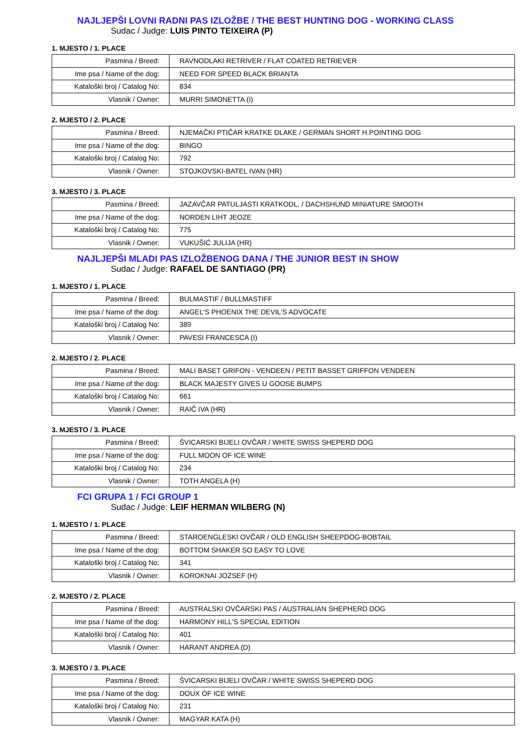NAJLJEPŠI LOVNI RADNI PAS IZLOŽBE / THE BEST HUNTING DOG - WORKING CLASS
Sudac / Judge: LUIS PINTO TEIXEIRA (P)
1. MJESTO / 1. PLACE
| Pasmina / Breed: | RAVNODLAKI RETRIVER / FLAT COATED RETRIEVER |
| Ime psa / Name of the dog: | NEED FOR SPEED BLACK BRIANTA |
| Kataloški broj / Catalog No: | 834 |
| Vlasnik / Owner: | MURRI SIMONETTA (I) |
2. MJESTO / 2. PLACE
| Pasmina / Breed: | NJEMAČKI PTIČAR KRATKE DLAKE / GERMAN SHORT H.POINTING DOG |
| Ime psa / Name of the dog: | BINGO |
| Kataloški broj / Catalog No: | 792 |
| Vlasnik / Owner: | STOJKOVSKI-BATEL IVAN (HR) |
3. MJESTO / 3. PLACE
| Pasmina / Breed: | JAZAVČAR PATULJASTI KRATKODL. / DACHSHUND MINIATURE SMOOTH |
| Ime psa / Name of the dog: | NORDEN LIHT JEOZE |
| Kataloški broj / Catalog No: | 775 |
| Vlasnik / Owner: | VUKUŠIĆ JULIJA (HR) |
NAJLJEPŠI MLADI PAS IZLOŽBENOG DANA / THE JUNIOR BEST IN SHOW
Sudac / Judge: RAFAEL DE SANTIAGO (PR)
1. MJESTO / 1. PLACE
| Pasmina / Breed: | BULMASTIF / BULLMASTIFF |
| Ime psa / Name of the dog: | ANGEL'S PHOENIX THE DEVIL'S ADVOCATE |
| Kataloški broj / Catalog No: | 389 |
| Vlasnik / Owner: | PAVESI FRANCESCA (I) |
2. MJESTO / 2. PLACE
| Pasmina / Breed: | MALI BASET GRIFON - VENDEEN / PETIT BASSET GRIFFON VENDEEN |
| Ime psa / Name of the dog: | BLACK MAJESTY GIVES U GOOSE BUMPS |
| Kataloški broj / Catalog No: | 661 |
| Vlasnik / Owner: | RAIČ IVA (HR) |
3. MJESTO / 3. PLACE
| Pasmina / Breed: | ŠVICARSKI BIJELI OVČAR / WHITE SWISS SHEPERD DOG |
| Ime psa / Name of the dog: | FULL MOON OF ICE WINE |
| Kataloški broj / Catalog No: | 234 |
| Vlasnik / Owner: | TOTH ANGELA (H) |
FCI GRUPA 1 / FCI GROUP 1
Sudac / Judge: LEIF HERMAN WILBERG (N)
1. MJESTO / 1. PLACE
| Pasmina / Breed: | STAROENGLESKI OVČAR / OLD ENGLISH SHEEPDOG-BOBTAIL |
| Ime psa / Name of the dog: | BOTTOM SHAKER SO EASY TO LOVE |
| Kataloški broj / Catalog No: | 341 |
| Vlasnik / Owner: | KOROKNAI JOZSEF (H) |
2. MJESTO / 2. PLACE
| Pasmina / Breed: | AUSTRALSKI OVČARSKI PAS / AUSTRALIAN SHEPHERD DOG |
| Ime psa / Name of the dog: | HARMONY HILL'S SPECIAL EDITION |
| Kataloški broj / Catalog No: | 401 |
| Vlasnik / Owner: | HARANT ANDREA (D) |
3. MJESTO / 3. PLACE
| Pasmina / Breed: | ŠVICARSKI BIJELI OVČAR / WHITE SWISS SHEPERD DOG |
| Ime psa / Name of the dog: | DOUX OF ICE WINE |
| Kataloški broj / Catalog No: | 231 |
| Vlasnik / Owner: | MAGYAR KATA (H) |